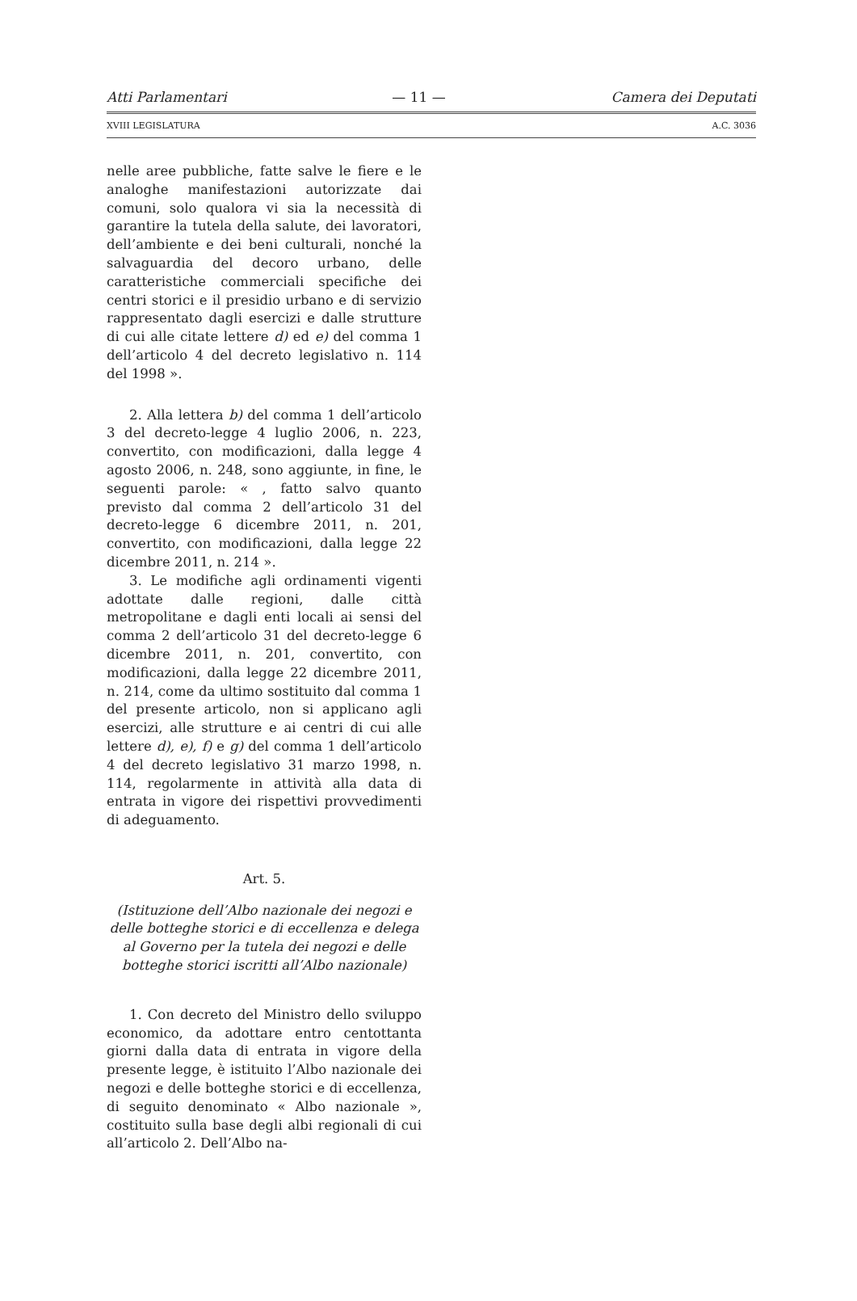Atti Parlamentari — 11 — Camera dei Deputati
XVIII LEGISLATURA A.C. 3036
nelle aree pubbliche, fatte salve le fiere e le analoghe manifestazioni autorizzate dai comuni, solo qualora vi sia la necessità di garantire la tutela della salute, dei lavoratori, dell’ambiente e dei beni culturali, nonché la salvaguardia del decoro urbano, delle caratteristiche commerciali specifiche dei centri storici e il presidio urbano e di servizio rappresentato dagli esercizi e dalle strutture di cui alle citate lettere d) ed e) del comma 1 dell’articolo 4 del decreto legislativo n. 114 del 1998 ».
2. Alla lettera b) del comma 1 dell’articolo 3 del decreto-legge 4 luglio 2006, n. 223, convertito, con modificazioni, dalla legge 4 agosto 2006, n. 248, sono aggiunte, in fine, le seguenti parole: « , fatto salvo quanto previsto dal comma 2 dell’articolo 31 del decreto-legge 6 dicembre 2011, n. 201, convertito, con modificazioni, dalla legge 22 dicembre 2011, n. 214 ».
3. Le modifiche agli ordinamenti vigenti adottate dalle regioni, dalle città metropolitane e dagli enti locali ai sensi del comma 2 dell’articolo 31 del decreto-legge 6 dicembre 2011, n. 201, convertito, con modificazioni, dalla legge 22 dicembre 2011, n. 214, come da ultimo sostituito dal comma 1 del presente articolo, non si applicano agli esercizi, alle strutture e ai centri di cui alle lettere d), e), f) e g) del comma 1 dell’articolo 4 del decreto legislativo 31 marzo 1998, n. 114, regolarmente in attività alla data di entrata in vigore dei rispettivi provvedimenti di adeguamento.
Art. 5.
(Istituzione dell’Albo nazionale dei negozi e delle botteghe storici e di eccellenza e delega al Governo per la tutela dei negozi e delle botteghe storici iscritti all’Albo nazionale)
1. Con decreto del Ministro dello sviluppo economico, da adottare entro centottanta giorni dalla data di entrata in vigore della presente legge, è istituito l’Albo nazionale dei negozi e delle botteghe storici e di eccellenza, di seguito denominato « Albo nazionale », costituito sulla base degli albi regionali di cui all’articolo 2. Dell’Albo na-